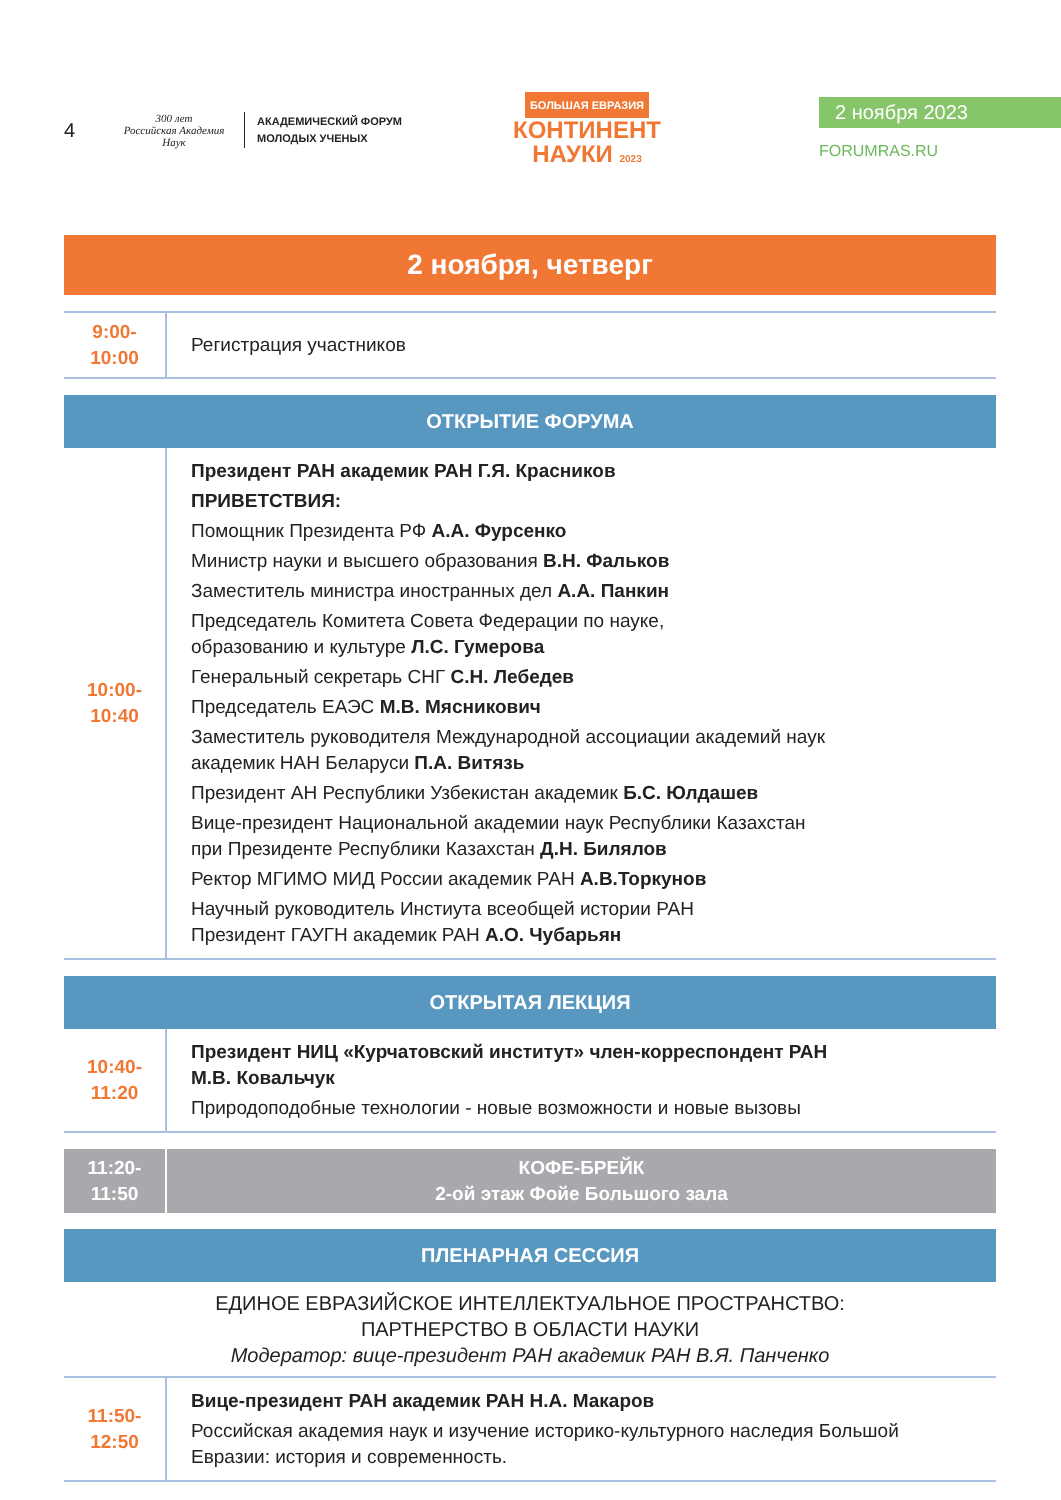4
300 лет
Российская Академия Наук
АКАДЕМИЧЕСКИЙ ФОРУМ
МОЛОДЫХ УЧЕНЫХ
БОЛЬШАЯ ЕВРАЗИЯ
КОНТИНЕНТ
НАУКИ 2023
2 ноября 2023
FORUMRAS.RU
2 ноября, четверг
| 9:00-10:00 | Регистрация участников |
ОТКРЫТИЕ ФОРУМА
| 10:00-10:40 | Президент РАН академик РАН Г.Я. Красников ПРИВЕТСТВИЯ: Помощник Президента РФ А.А. Фурсенко Министр науки и высшего образования В.Н. Фальков Заместитель министра иностранных дел А.А. Панкин Председатель Комитета Совета Федерации по науке, образованию и культуре Л.С. Гумерова Генеральный секретарь СНГ С.Н. Лебедев Председатель ЕАЭС М.В. Мясникович Заместитель руководителя Международной ассоциации академий наук академик НАН Беларуси П.А. Витязь Президент АН Республики Узбекистан академик Б.С. Юлдашев Вице-президент Национальной академии наук Республики Казахстан при Президенте Республики Казахстан Д.Н. Билялов Ректор МГИМО МИД России академик РАН А.В.Торкунов Научный руководитель Инстиута всеобщей истории РАН Президент ГАУГН академик РАН А.О. Чубарьян |
ОТКРЫТАЯ ЛЕКЦИЯ
| 10:40-11:20 | Президент НИЦ «Курчатовский институт» член-корреспондент РАН М.В. Ковальчук Природоподобные технологии - новые возможности и новые вызовы |
| 11:20-11:50 | КОФЕ-БРЕЙК 2-ой этаж Фойе Большого зала |
ПЛЕНАРНАЯ СЕССИЯ
ЕДИНОЕ ЕВРАЗИЙСКОЕ ИНТЕЛЛЕКТУАЛЬНОЕ ПРОСТРАНСТВО:
ПАРТНЕРСТВО В ОБЛАСТИ НАУКИ
Модератор: вице-президент РАН академик РАН В.Я. Панченко
| 11:50-12:50 | Вице-президент РАН академик РАН Н.А. Макаров Российская академия наук и изучение историко-культурного наследия Большой Евразии: история и современность. |